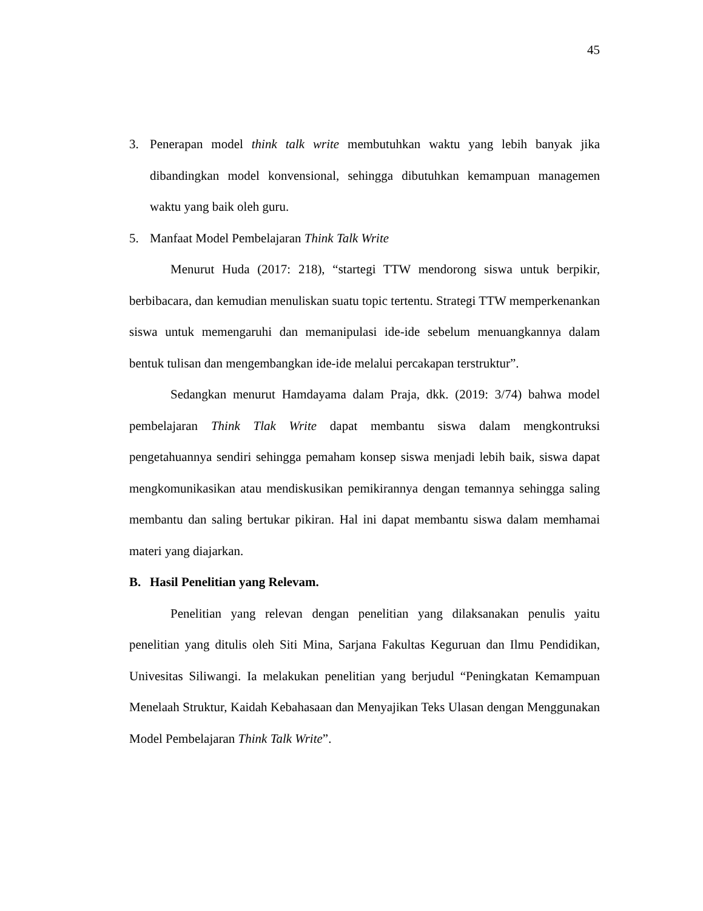45
3. Penerapan model think talk write membutuhkan waktu yang lebih banyak jika dibandingkan model konvensional, sehingga dibutuhkan kemampuan managemen waktu yang baik oleh guru.
5. Manfaat Model Pembelajaran Think Talk Write
Menurut Huda (2017: 218), “startegi TTW mendorong siswa untuk berpikir, berbibacara, dan kemudian menuliskan suatu topic tertentu. Strategi TTW memperkenankan siswa untuk memengaruhi dan memanipulasi ide-ide sebelum menuangkannya dalam bentuk tulisan dan mengembangkan ide-ide melalui percakapan terstruktur”.
Sedangkan menurut Hamdayama dalam Praja, dkk. (2019: 3/74) bahwa model pembelajaran Think Tlak Write dapat membantu siswa dalam mengkontruksi pengetahuannya sendiri sehingga pemaham konsep siswa menjadi lebih baik, siswa dapat mengkomunikasikan atau mendiskusikan pemikirannya dengan temannya sehingga saling membantu dan saling bertukar pikiran. Hal ini dapat membantu siswa dalam memhamai materi yang diajarkan.
B. Hasil Penelitian yang Relevam.
Penelitian yang relevan dengan penelitian yang dilaksanakan penulis yaitu penelitian yang ditulis oleh Siti Mina, Sarjana Fakultas Keguruan dan Ilmu Pendidikan, Univesitas Siliwangi. Ia melakukan penelitian yang berjudul “Peningkatan Kemampuan Menelaah Struktur, Kaidah Kebahasaan dan Menyajikan Teks Ulasan dengan Menggunakan Model Pembelajaran Think Talk Write”.